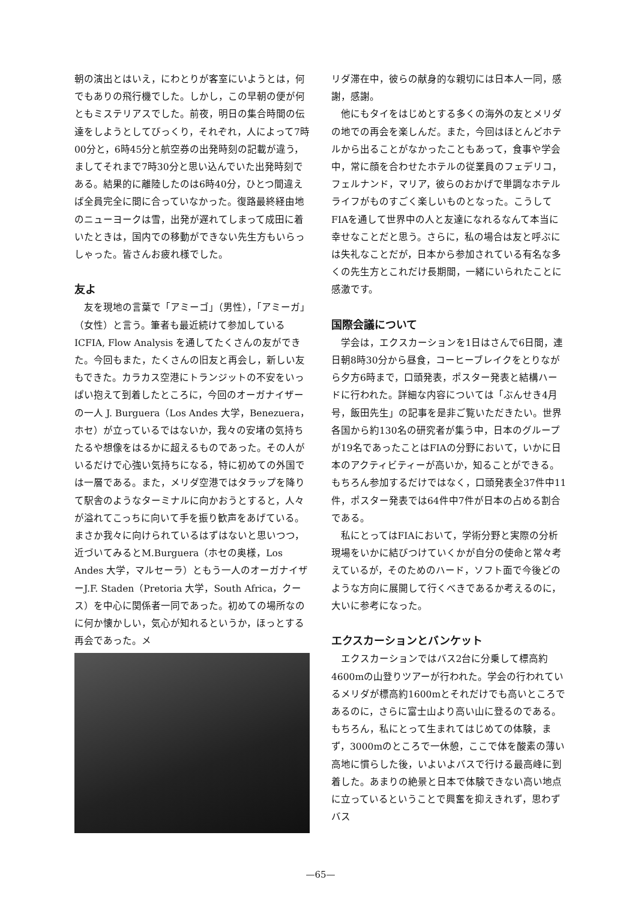朝の演出とはいえ，にわとりが客室にいようとは，何でもありの飛行機でした。しかし，この早朝の便が何ともミステリアスでした。前夜，明日の集合時間の伝達をしようとしてびっくり，それぞれ，人によって7時00分と，6時45分と航空券の出発時刻の記載が違う，ましてそれまで7時30分と思い込んでいた出発時刻である。結果的に離陸したのは6時40分，ひとつ間違えば全員完全に間に合っていなかった。復路最終経由地のニューヨークは雪，出発が遅れてしまって成田に着いたときは，国内での移動ができない先生方もいらっしゃった。皆さんお疲れ様でした。
友よ
友を現地の言葉で「アミーゴ」（男性），「アミーガ」（女性）と言う。筆者も最近続けて参加しているICFIA, Flow Analysis を通してたくさんの友ができた。今回もまた，たくさんの旧友と再会し，新しい友もできた。カラカス空港にトランジットの不安をいっぱい抱えて到着したところに，今回のオーガナイザーの一人 J. Burguera（Los Andes 大学，Benezuera，ホセ）が立っているではないか，我々の安堵の気持ちたるや想像をはるかに超えるものであった。その人がいるだけで心強い気持ちになる，特に初めての外国では一層である。また，メリダ空港ではタラップを降りて駅舎のようなターミナルに向かおうとすると，人々が溢れてこっちに向いて手を振り歓声をあげている。まさか我々に向けられているはずはないと思いつつ，近づいてみるとM.Burguera（ホセの奥様，Los Andes 大学，マルセーラ）ともう一人のオーガナイザーJ.F. Staden（Pretoria 大学，South Africa，クース）を中心に関係者一同であった。初めての場所なのに何か懐かしい，気心が知れるというか，ほっとする再会であった。メ
リダ滞在中，彼らの献身的な親切には日本人一同，感謝，感謝。
他にもタイをはじめとする多くの海外の友とメリダの地での再会を楽しんだ。また，今回はほとんどホテルから出ることがなかったこともあって，食事や学会中，常に顔を合わせたホテルの従業員のフェデリコ，フェルナンド，マリア，彼らのおかげで単調なホテルライフがものすごく楽しいものとなった。こうしてFIAを通して世界中の人と友達になれるなんて本当に幸せなことだと思う。さらに，私の場合は友と呼ぶには失礼なことだが，日本から参加されている有名な多くの先生方とこれだけ長期間，一緒にいられたことに感激です。
国際会議について
学会は，エクスカーションを1日はさんで6日間，連日朝8時30分から昼食，コーヒーブレイクをとりながら夕方6時まで，口頭発表，ポスター発表と結構ハードに行われた。詳細な内容については「ぶんせき4月号，飯田先生」の記事を是非ご覧いただきたい。世界各国から約130名の研究者が集う中，日本のグループが19名であったことはFIAの分野において，いかに日本のアクティビティーが高いか，知ることができる。もちろん参加するだけではなく，口頭発表全37件中11件，ポスター発表では64件中7件が日本の占める割合である。
私にとってはFIAにおいて，学術分野と実際の分析現場をいかに結びつけていくかが自分の使命と常々考えているが，そのためのハード，ソフト面で今後どのような方向に展開して行くべきであるか考えるのに，大いに参考になった。
エクスカーションとバンケット
エクスカーションではバス2台に分乗して標高約4600mの山登りツアーが行われた。学会の行われているメリダが標高約1600mとそれだけでも高いところであるのに，さらに富士山より高い山に登るのである。もちろん，私にとって生まれてはじめての体験，まず，3000mのところで一休憩，ここで体を酸素の薄い高地に慣らした後，いよいよバスで行ける最高峰に到着した。あまりの絶景と日本で体験できない高い地点に立っているということで興奮を抑えきれず，思わずバス
—65—